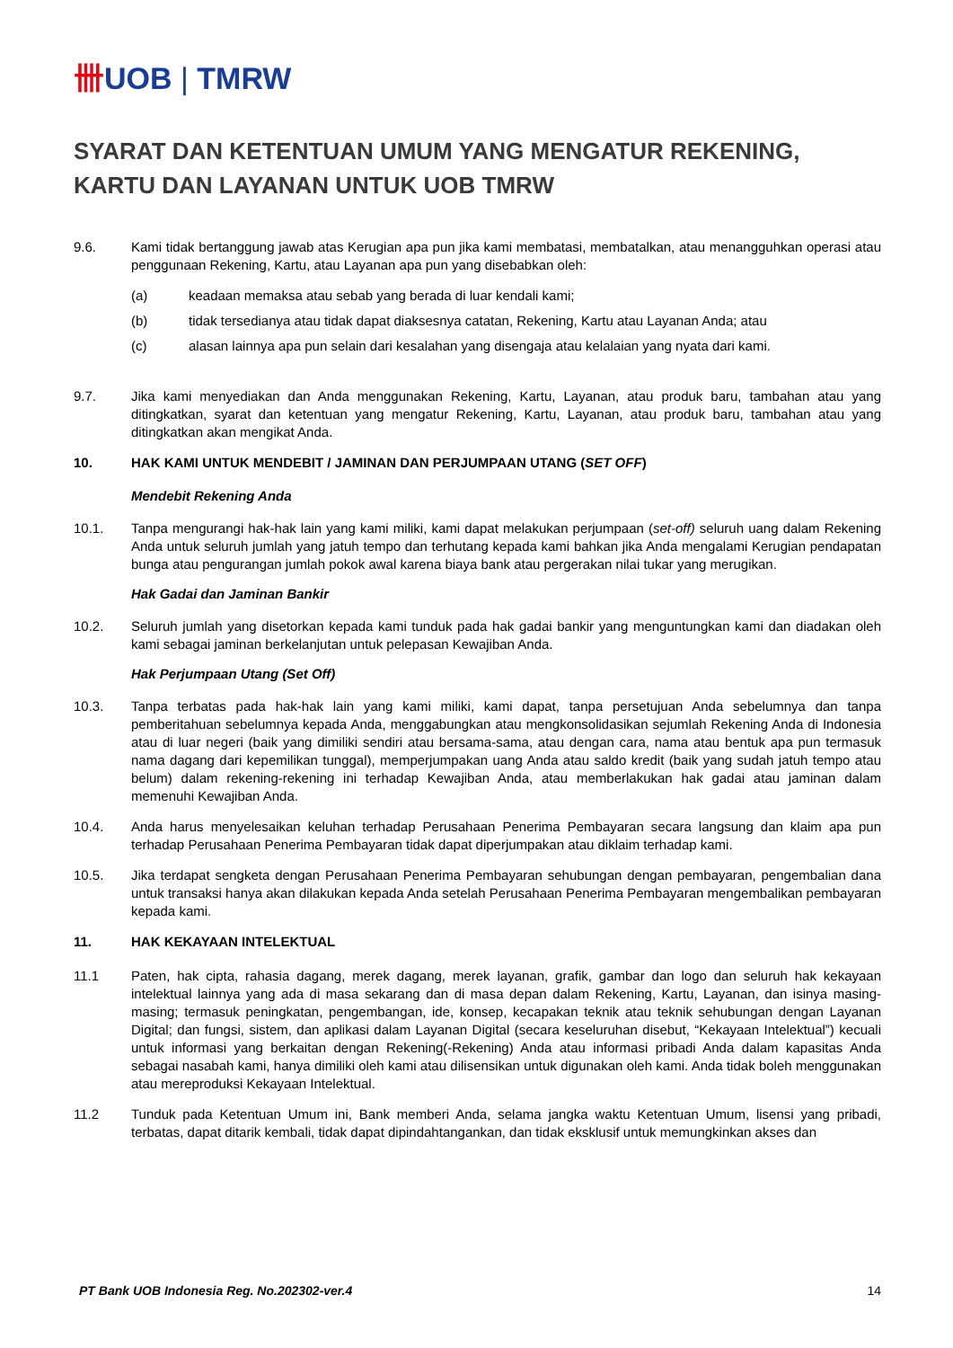卌UOB | TMRW
SYARAT DAN KETENTUAN UMUM YANG MENGATUR REKENING, KARTU DAN LAYANAN UNTUK UOB TMRW
9.6. Kami tidak bertanggung jawab atas Kerugian apa pun jika kami membatasi, membatalkan, atau menangguhkan operasi atau penggunaan Rekening, Kartu, atau Layanan apa pun yang disebabkan oleh:
(a) keadaan memaksa atau sebab yang berada di luar kendali kami;
(b) tidak tersedianya atau tidak dapat diaksesnya catatan, Rekening, Kartu atau Layanan Anda; atau
(c) alasan lainnya apa pun selain dari kesalahan yang disengaja atau kelalaian yang nyata dari kami.
9.7. Jika kami menyediakan dan Anda menggunakan Rekening, Kartu, Layanan, atau produk baru, tambahan atau yang ditingkatkan, syarat dan ketentuan yang mengatur Rekening, Kartu, Layanan, atau produk baru, tambahan atau yang ditingkatkan akan mengikat Anda.
10. HAK KAMI UNTUK MENDEBIT / JAMINAN DAN PERJUMPAAN UTANG (SET OFF)
Mendebit Rekening Anda
10.1. Tanpa mengurangi hak-hak lain yang kami miliki, kami dapat melakukan perjumpaan (set-off) seluruh uang dalam Rekening Anda untuk seluruh jumlah yang jatuh tempo dan terhutang kepada kami bahkan jika Anda mengalami Kerugian pendapatan bunga atau pengurangan jumlah pokok awal karena biaya bank atau pergerakan nilai tukar yang merugikan.
Hak Gadai dan Jaminan Bankir
10.2. Seluruh jumlah yang disetorkan kepada kami tunduk pada hak gadai bankir yang menguntungkan kami dan diadakan oleh kami sebagai jaminan berkelanjutan untuk pelepasan Kewajiban Anda.
Hak Perjumpaan Utang (Set Off)
10.3. Tanpa terbatas pada hak-hak lain yang kami miliki, kami dapat, tanpa persetujuan Anda sebelumnya dan tanpa pemberitahuan sebelumnya kepada Anda, menggabungkan atau mengkonsolidasikan sejumlah Rekening Anda di Indonesia atau di luar negeri (baik yang dimiliki sendiri atau bersama-sama, atau dengan cara, nama atau bentuk apa pun termasuk nama dagang dari kepemilikan tunggal), memperjumpakan uang Anda atau saldo kredit (baik yang sudah jatuh tempo atau belum) dalam rekening-rekening ini terhadap Kewajiban Anda, atau memberlakukan hak gadai atau jaminan dalam memenuhi Kewajiban Anda.
10.4. Anda harus menyelesaikan keluhan terhadap Perusahaan Penerima Pembayaran secara langsung dan klaim apa pun terhadap Perusahaan Penerima Pembayaran tidak dapat diperjumpakan atau diklaim terhadap kami.
10.5. Jika terdapat sengketa dengan Perusahaan Penerima Pembayaran sehubungan dengan pembayaran, pengembalian dana untuk transaksi hanya akan dilakukan kepada Anda setelah Perusahaan Penerima Pembayaran mengembalikan pembayaran kepada kami.
11. HAK KEKAYAAN INTELEKTUAL
11.1 Paten, hak cipta, rahasia dagang, merek dagang, merek layanan, grafik, gambar dan logo dan seluruh hak kekayaan intelektual lainnya yang ada di masa sekarang dan di masa depan dalam Rekening, Kartu, Layanan, dan isinya masing-masing; termasuk peningkatan, pengembangan, ide, konsep, kecapakan teknik atau teknik sehubungan dengan Layanan Digital; dan fungsi, sistem, dan aplikasi dalam Layanan Digital (secara keseluruhan disebut, “Kekayaan Intelektual”) kecuali untuk informasi yang berkaitan dengan Rekening(-Rekening) Anda atau informasi pribadi Anda dalam kapasitas Anda sebagai nasabah kami, hanya dimiliki oleh kami atau dilisensikan untuk digunakan oleh kami. Anda tidak boleh menggunakan atau mereproduksi Kekayaan Intelektual.
11.2 Tunduk pada Ketentuan Umum ini, Bank memberi Anda, selama jangka waktu Ketentuan Umum, lisensi yang pribadi, terbatas, dapat ditarik kembali, tidak dapat dipindahtangankan, dan tidak eksklusif untuk memungkinkan akses dan
PT Bank UOB Indonesia Reg. No.202302-ver.4 14